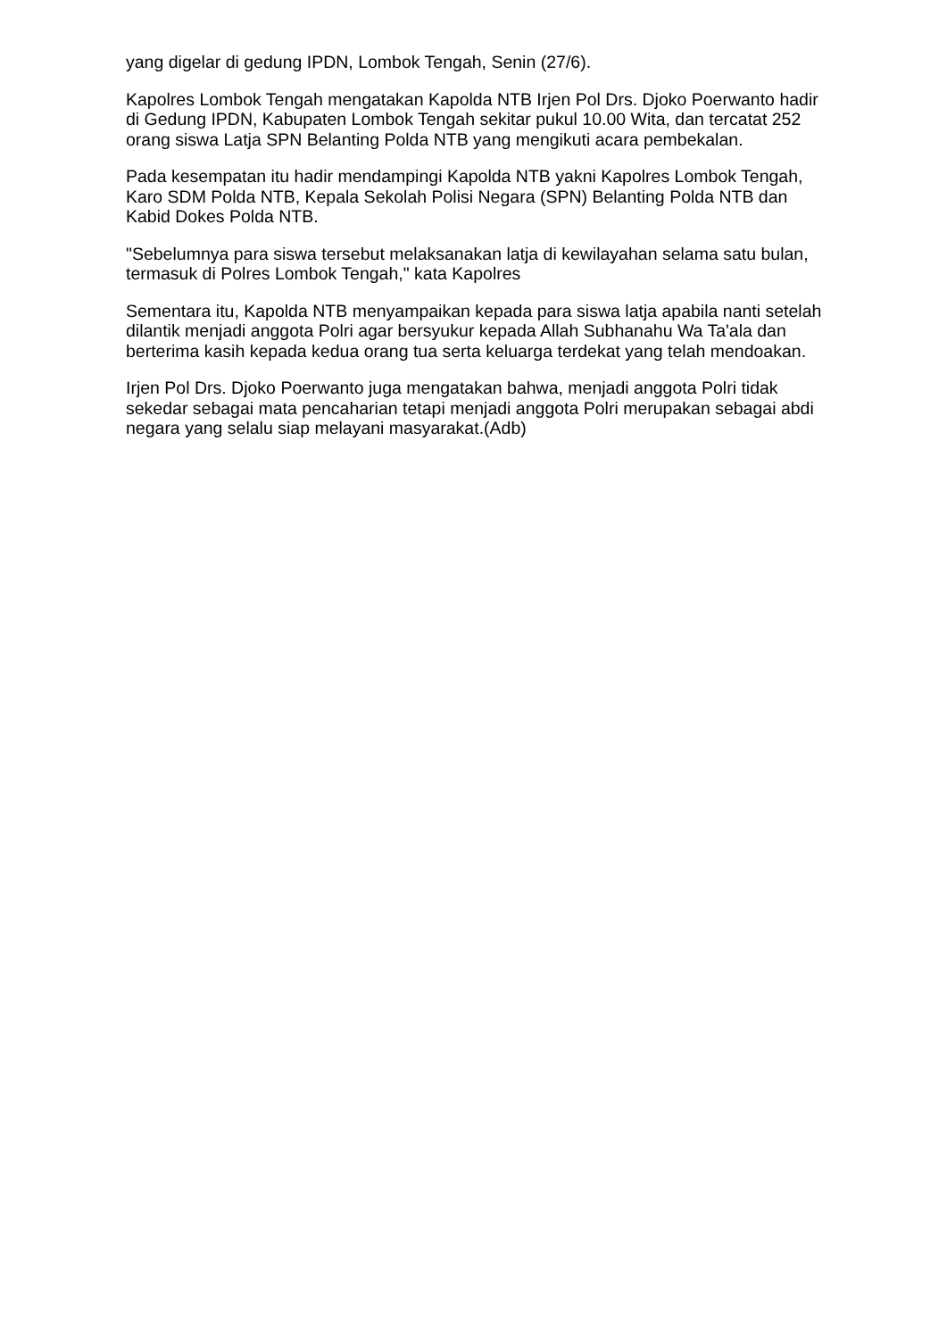yang digelar di gedung IPDN, Lombok Tengah, Senin (27/6).
Kapolres Lombok Tengah mengatakan Kapolda NTB Irjen Pol Drs. Djoko Poerwanto hadir di Gedung IPDN, Kabupaten Lombok Tengah sekitar pukul 10.00 Wita, dan tercatat 252 orang siswa Latja SPN Belanting Polda NTB yang mengikuti acara pembekalan.
Pada kesempatan itu hadir mendampingi Kapolda NTB yakni Kapolres Lombok Tengah, Karo SDM Polda NTB, Kepala Sekolah Polisi Negara (SPN) Belanting Polda NTB dan Kabid Dokes Polda NTB.
"Sebelumnya para siswa tersebut melaksanakan latja di kewilayahan selama satu bulan, termasuk di Polres Lombok Tengah," kata Kapolres
Sementara itu, Kapolda NTB menyampaikan kepada para siswa latja apabila nanti setelah dilantik menjadi anggota Polri agar bersyukur kepada Allah Subhanahu Wa Ta'ala dan berterima kasih kepada kedua orang tua serta keluarga terdekat yang telah mendoakan.
Irjen Pol Drs. Djoko Poerwanto juga mengatakan bahwa, menjadi anggota Polri tidak sekedar sebagai mata pencaharian tetapi menjadi anggota Polri merupakan sebagai abdi negara yang selalu siap melayani masyarakat.(Adb)